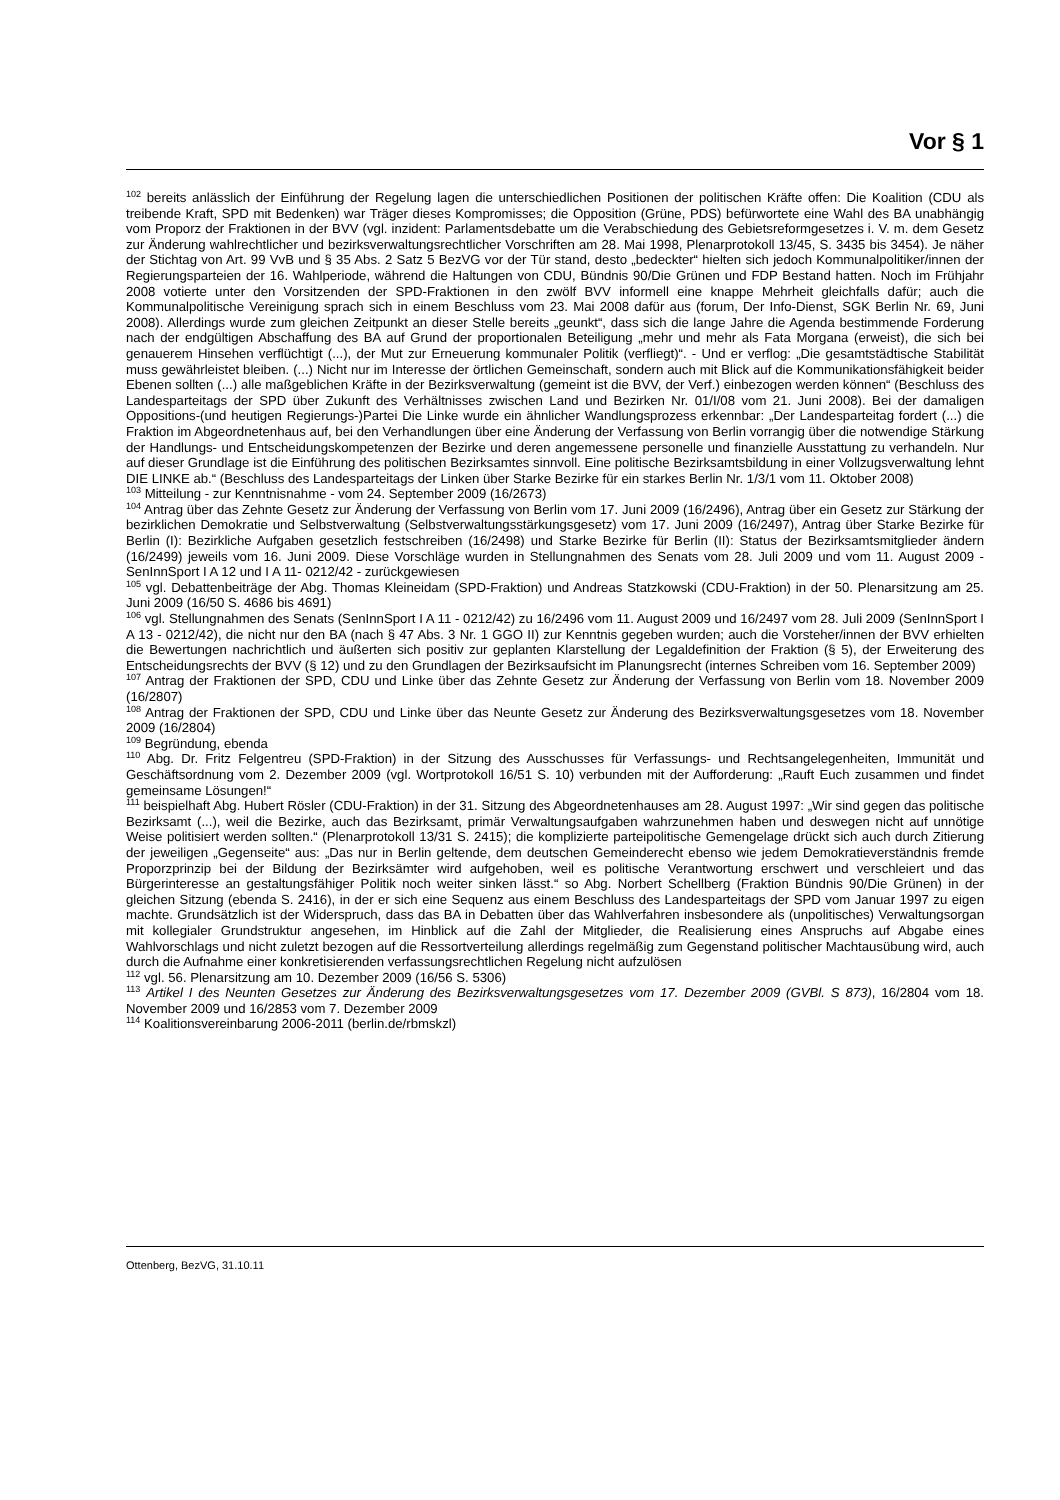Vor § 1
<sup>102</sup> bereits anlässlich der Einführung der Regelung lagen die unterschiedlichen Positionen der politischen Kräfte offen: Die Koalition (CDU als treibende Kraft, SPD mit Bedenken) war Träger dieses Kompromisses; die Opposition (Grüne, PDS) befürwortete eine Wahl des BA unabhängig vom Proporz der Fraktionen in der BVV (vgl. inzident: Parlamentsdebatte um die Verabschiedung des Gebietsreformgesetzes i. V. m. dem Gesetz zur Änderung wahlrechtlicher und bezirksverwaltungsrechtlicher Vorschriften am 28. Mai 1998, Plenarprotokoll 13/45, S. 3435 bis 3454). Je näher der Stichtag von Art. 99 VvB und § 35 Abs. 2 Satz 5 BezVG vor der Tür stand, desto „bedeckter“ hielten sich jedoch Kommunalpolitiker/innen der Regierungsparteien der 16. Wahlperiode, während die Haltungen von CDU, Bündnis 90/Die Grünen und FDP Bestand hatten. Noch im Frühjahr 2008 votierte unter den Vorsitzenden der SPD-Fraktionen in den zwölf BVV informell eine knappe Mehrheit gleichfalls dafür; auch die Kommunalpolitische Vereinigung sprach sich in einem Beschluss vom 23. Mai 2008 dafür aus (forum, Der Info-Dienst, SGK Berlin Nr. 69, Juni 2008). Allerdings wurde zum gleichen Zeitpunkt an dieser Stelle bereits „geunkt“, dass sich die lange Jahre die Agenda bestimmende Forderung nach der endgültigen Abschaffung des BA auf Grund der proportionalen Beteiligung „mehr und mehr als Fata Morgana (erweist), die sich bei genauerem Hinsehen verflüchtigt (...), der Mut zur Erneuerung kommunaler Politik (verfliegt)“. - Und er verflog: „Die gesamtstädtische Stabilität muss gewährleistet bleiben. (...) Nicht nur im Interesse der örtlichen Gemeinschaft, sondern auch mit Blick auf die Kommunikationsfähigkeit beider Ebenen sollten (...) alle maßgeblichen Kräfte in der Bezirksverwaltung (gemeint ist die BVV, der Verf.) einbezogen werden können“ (Beschluss des Landesparteitags der SPD über Zukunft des Verhältnisses zwischen Land und Bezirken Nr. 01/I/08 vom 21. Juni 2008). Bei der damaligen Oppositions-(und heutigen Regierungs-)Partei Die Linke wurde ein ähnlicher Wandlungsprozess erkennbar: „Der Landesparteitag fordert (...) die Fraktion im Abgeordnetenhaus auf, bei den Verhandlungen über eine Änderung der Verfassung von Berlin vorrangig über die notwendige Stärkung der Handlungs- und Entscheidungskompetenzen der Bezirke und deren angemessene personelle und finanzielle Ausstattung zu verhandeln. Nur auf dieser Grundlage ist die Einführung des politischen Bezirksamtes sinnvoll. Eine politische Bezirksamtsbildung in einer Vollzugsverwaltung lehnt DIE LINKE ab.“ (Beschluss des Landesparteitags der Linken über Starke Bezirke für ein starkes Berlin Nr. 1/3/1 vom 11. Oktober 2008)
<sup>103</sup> Mitteilung - zur Kenntnisnahme - vom 24. September 2009 (16/2673)
<sup>104</sup> Antrag über das Zehnte Gesetz zur Änderung der Verfassung von Berlin vom 17. Juni 2009 (16/2496), Antrag über ein Gesetz zur Stärkung der bezirklichen Demokratie und Selbstverwaltung (Selbstverwaltungsstärkungsgesetz) vom 17. Juni 2009 (16/2497), Antrag über Starke Bezirke für Berlin (I): Bezirkliche Aufgaben gesetzlich festschreiben (16/2498) und Starke Bezirke für Berlin (II): Status der Bezirksamtsmitglieder ändern (16/2499) jeweils vom 16. Juni 2009. Diese Vorschläge wurden in Stellungnahmen des Senats vom 28. Juli 2009 und vom 11. August 2009 - SenInnSport I A 12 und I A 11- 0212/42 - zurückgewiesen
<sup>105</sup> vgl. Debattenbeiträge der Abg. Thomas Kleineidam (SPD-Fraktion) und Andreas Statzkowski (CDU-Fraktion) in der 50. Plenarsitzung am 25. Juni 2009 (16/50 S. 4686 bis 4691)
<sup>106</sup> vgl. Stellungnahmen des Senats (SenInnSport I A 11 - 0212/42) zu 16/2496 vom 11. August 2009 und 16/2497 vom 28. Juli 2009 (SenInnSport I A 13 - 0212/42), die nicht nur den BA (nach § 47 Abs. 3 Nr. 1 GGO II) zur Kenntnis gegeben wurden; auch die Vorsteher/innen der BVV erhielten die Bewertungen nachrichtlich und äußerten sich positiv zur geplanten Klarstellung der Legaldefinition der Fraktion (§ 5), der Erweiterung des Entscheidungsrechts der BVV (§ 12) und zu den Grundlagen der Bezirksaufsicht im Planungsrecht (internes Schreiben vom 16. September 2009)
<sup>107</sup> Antrag der Fraktionen der SPD, CDU und Linke über das Zehnte Gesetz zur Änderung der Verfassung von Berlin vom 18. November 2009 (16/2807)
<sup>108</sup> Antrag der Fraktionen der SPD, CDU und Linke über das Neunte Gesetz zur Änderung des Bezirksverwaltungsgesetzes vom 18. November 2009 (16/2804)
<sup>109</sup> Begründung, ebenda
<sup>110</sup> Abg. Dr. Fritz Felgentreu (SPD-Fraktion) in der Sitzung des Ausschusses für Verfassungs- und Rechtsangelegenheiten, Immunität und Geschäftsordnung vom 2. Dezember 2009 (vgl. Wortprotokoll 16/51 S. 10) verbunden mit der Aufforderung: „Rauft Euch zusammen und findet gemeinsame Lösungen!“
<sup>111</sup> beispielhaft Abg. Hubert Rösler (CDU-Fraktion) in der 31. Sitzung des Abgeordnetenhauses am 28. August 1997: „Wir sind gegen das politische Bezirksamt (...), weil die Bezirke, auch das Bezirksamt, primär Verwaltungsaufgaben wahrzunehmen haben und deswegen nicht auf unnötige Weise politisiert werden sollten.“ (Plenarprotokoll 13/31 S. 2415); die komplizierte parteipolitische Gemengelage drückt sich auch durch Zitierung der jeweiligen „Gegenseite“ aus: „Das nur in Berlin geltende, dem deutschen Gemeinderecht ebenso wie jedem Demokratieverständnis fremde Proporzprinzip bei der Bildung der Bezirksämter wird aufgehoben, weil es politische Verantwortung erschwert und verschleiert und das Bürgerinteresse an gestaltungsfähiger Politik noch weiter sinken lässt.“ so Abg. Norbert Schellberg (Fraktion Bündnis 90/Die Grünen) in der gleichen Sitzung (ebenda S. 2416), in der er sich eine Sequenz aus einem Beschluss des Landesparteitags der SPD vom Januar 1997 zu eigen machte. Grundsätzlich ist der Widerspruch, dass das BA in Debatten über das Wahlverfahren insbesondere als (unpolitisches) Verwaltungsorgan mit kollegialer Grundstruktur angesehen, im Hinblick auf die Zahl der Mitglieder, die Realisierung eines Anspruchs auf Abgabe eines Wahlvorschlags und nicht zuletzt bezogen auf die Ressortverteilung allerdings regelmäßig zum Gegenstand politischer Machtausübung wird, auch durch die Aufnahme einer konkretisierenden verfassungsrechtlichen Regelung nicht aufzulösen
<sup>112</sup> vgl. 56. Plenarsitzung am 10. Dezember 2009 (16/56 S. 5306)
<sup>113</sup> Artikel I des Neunten Gesetzes zur Änderung des Bezirksverwaltungsgesetzes vom 17. Dezember 2009 (GVBl. S 873), 16/2804 vom 18. November 2009 und 16/2853 vom 7. Dezember 2009
<sup>114</sup> Koalitionsvereinbarung 2006-2011 (berlin.de/rbmskzl)
Ottenberg, BezVG, 31.10.11